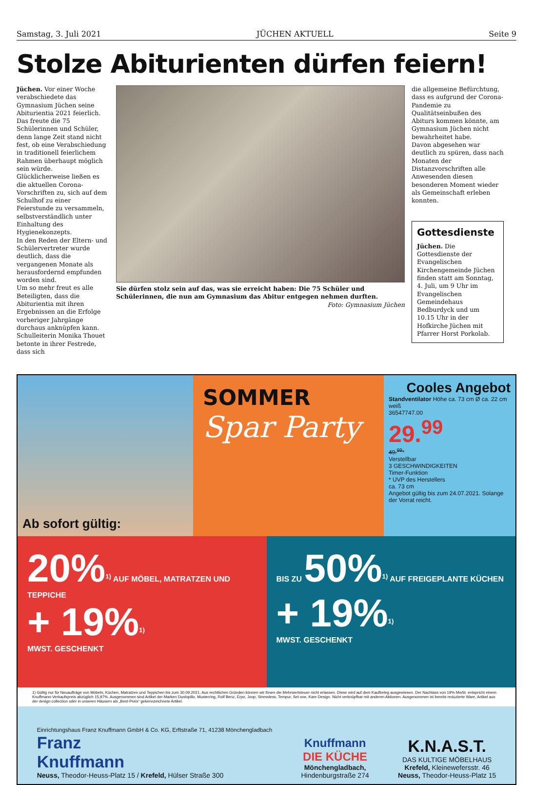Samstag, 3. Juli 2021 JÜCHEN AKTUELL Seite 9
Stolze Abiturienten dürfen feiern!
Jüchen. Vor einer Woche verabschiedete das Gymnasium Jüchen seine Abiturientia 2021 feierlich. Das freute die 75 Schülerinnen und Schüler, denn lange Zeit stand nicht fest, ob eine Verabschiedung in traditionell feierlichem Rahmen überhaupt möglich sein würde.
Glücklicherweise ließen es die aktuellen Corona-Vorschriften zu, sich auf dem Schulhof zu einer Feierstunde zu versammeln, selbstverständlich unter Einhaltung des Hygienekonzepts.
In den Reden der Eltern- und Schülervertreter wurde deutlich, dass die vergangenen Monate als herausfordernd empfunden worden sind.
Um so mehr freut es alle Beteiligten, dass die Abiturientia mit ihren Ergebnissen an die Erfolge vorheriger Jahrgänge durchaus anknüpfen kann.
Schulleiterin Monika Thouet betonte in ihrer Festrede, dass sich
Sie dürfen stolz sein auf das, was sie erreicht haben: Die 75 Schüler und Schülerinnen, die nun am Gymnasium das Abitur entgegen nehmen durften. Foto: Gymnasium Jüchen
die allgemeine Befürchtung, dass es aufgrund der Corona-Pandemie zu Qualitätseinbußen des Abiturs kommen könnte, am Gymnasium Jüchen nicht bewahrheitet habe.
Davon abgesehen war deutlich zu spüren, dass nach Monaten der Distanzvorschriften alle Anwesenden diesen besonderen Moment wieder als Gemeinschaft erleben konnten.
Gottesdienste
Jüchen. Die Gottesdienste der Evangelischen Kirchengemeinde Jüchen finden statt am Sonntag, 4. Juli, um 9 Uhr im Evangelischen Gemeindehaus Bedburdyck und um 10.15 Uhr in der Hofkirche Jüchen mit Pfarrer Horst Porkolab.
Ab sofort gültig:
SOMMER
Spar Party
Cooles Angebot
Standventilator Höhe ca. 73 cm Ø ca. 22 cm weiß
36547747.00
29.<sup>99</sup>
49.<sup>99</sup>*
Verstellbar
3 GESCHWINDIGKEITEN
Timer-Funktion
* UVP des Herstellers
ca. 73 cm
Angebot gültig bis zum 24.07.2021. Solange der Vorrat reicht.
20%<sup>1)</sup> AUF MÖBEL, MATRATZEN UND TEPPICHE
+ 19%<sup>1)</sup>
MWST. GESCHENKT
BIS ZU 50%<sup>1)</sup> AUF FREIGEPLANTE KÜCHEN
+ 19%<sup>1)</sup>
MWST. GESCHENKT
1) Gültig nur für Neuaufträge von Möbeln, Küchen, Matratzen und Teppichen bis zum 30.09.2021. Aus rechtlichen Gründen können wir Ihnen die Mehrwertsteuer nicht erlassen. Diese wird auf dem Kaufbeleg ausgewiesen. Der Nachlass von 19% MwSt. entspricht einem Knuffmann-Verkaufspreis abzüglich 15,97%. Ausgenommen sind Artikel der Marken Dunlopillo, Musterring, Rolf Benz, Erpo, Joop, Stressless, Tempur, Set one, Kare Design. Nicht verknüpfbar mit anderen Aktionen. Ausgenommen ist bereits reduzierte Ware, Artikel aus der design collection oder in unseren Häusern als „Best-Preis“ gekennzeichnete Artikel.
Einrichtungshaus Franz Knuffmann GmbH & Co. KG, Erftstraße 71, 41238 Mönchengladbach
Franz
Knuffmann
Neuss, Theodor-Heuss-Platz 15 / Krefeld, Hülser Straße 300
Knuffmann
DIE KÜCHE
Mönchengladbach,
Hindenburgstraße 274
K.N.A.S.T.
DAS KULTIGE MÖBELHAUS
Krefeld, Kleinewefersstr. 46
Neuss, Theodor-Heuss-Platz 15